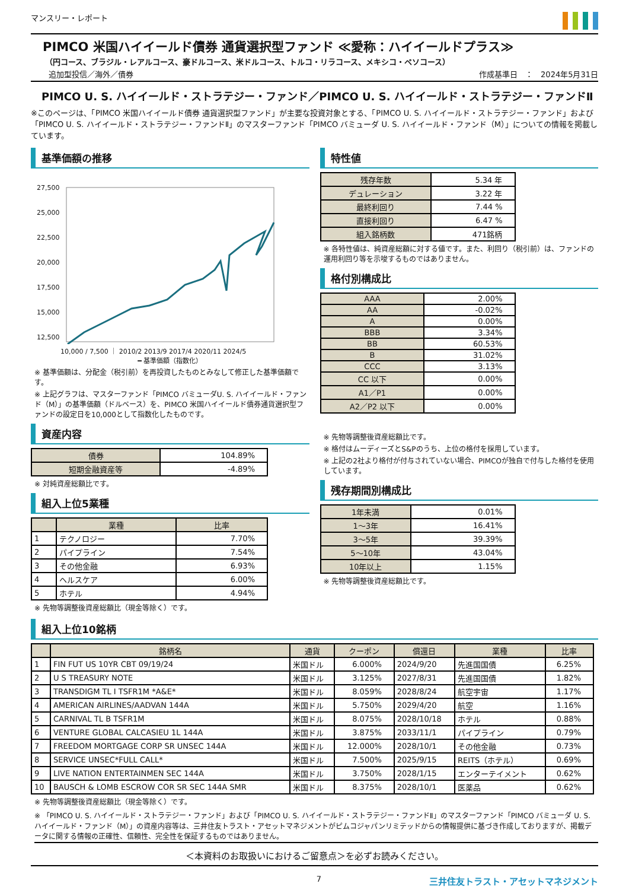マンスリー・レポート
PIMCO 米国ハイイールド債券 通貨選択型ファンド ≪愛称：ハイイールドプラス≫
（円コース、ブラジル・レアルコース、豪ドルコース、米ドルコース、トルコ・リラコース、メキシコ・ペソコース）
追加型投信／海外／債券 作成基準日　：　2024年5月31日
PIMCO U. S. ハイイールド・ストラテジー・ファンド／PIMCO U. S. ハイイールド・ストラテジー・ファンドⅡ
※このページは、「PIMCO 米国ハイイールド債券 通貨選択型ファンド」が主要な投資対象とする、「PIMCO U. S. ハイイールド・ストラテジー・ファンド」および「PIMCO U. S. ハイイールド・ストラテジー・ファンドⅡ」のマスターファンド「PIMCO バミューダ U. S. ハイイールド・ファンド（M）」についての情報を掲載しています。
基準価額の推移
27,500
25,000
22,500
20,000
17,500
15,000
12,500
10,000 / 7,500 ｜ 2010/2 2013/9 2017/4 2020/11 2024/5
━ 基準価額（指数化）
※ 基準価額は、分配金（税引前）を再投資したものとみなして修正した基準価額です。
※ 上記グラフは、マスターファンド「PIMCO バミューダU. S. ハイイールド・ファンド（M）」の基準価額（ドルベース）を、PIMCO 米国ハイイールド債券通貨選択型ファンドの設定日を10,000として指数化したものです。
資産内容
| 債券 | 104.89% |
| 短期金融資産等 | -4.89% |
※ 対純資産総額比です。
組入上位5業種
| | 業種 | 比率 |
| --- | --- | --- |
| 1 | テクノロジー | 7.70% |
| 2 | パイプライン | 7.54% |
| 3 | その他金融 | 6.93% |
| 4 | ヘルスケア | 6.00% |
| 5 | ホテル | 4.94% |
※ 先物等調整後資産総額比（現金等除く）です。
特性値
| 残存年数 | 5.34 年 |
| デュレーション | 3.22 年 |
| 最終利回り | 7.44 % |
| 直接利回り | 6.47 % |
| 組入銘柄数 | 471銘柄 |
※ 各特性値は、純資産総額に対する値です。また、利回り（税引前）は、ファンドの運用利回り等を示唆するものではありません。
格付別構成比
| AAA | 2.00% |
| AA | -0.02% |
| A | 0.00% |
| BBB | 3.34% |
| BB | 60.53% |
| B | 31.02% |
| CCC | 3.13% |
| CC 以下 | 0.00% |
| A1／P1 | 0.00% |
| A2／P2 以下 | 0.00% |
※ 先物等調整後資産総額比です。
※ 格付はムーディーズとS&Pのうち、上位の格付を採用しています。
※ 上記の2社より格付が付与されていない場合、PIMCOが独自で付与した格付を使用しています。
残存期間別構成比
| 1年未満 | 0.01% |
| 1～3年 | 16.41% |
| 3～5年 | 39.39% |
| 5～10年 | 43.04% |
| 10年以上 | 1.15% |
※ 先物等調整後資産総額比です。
組入上位10銘柄
| | 銘柄名 | 通貨 | クーポン | 償還日 | 業種 | 比率 |
| --- | --- | --- | --- | --- | --- | --- |
| 1 | FIN FUT US 10YR CBT 09/19/24 | 米国ドル | 6.000% | 2024/9/20 | 先進国国債 | 6.25% |
| 2 | U S TREASURY NOTE | 米国ドル | 3.125% | 2027/8/31 | 先進国国債 | 1.82% |
| 3 | TRANSDIGM TL I TSFR1M *A&E* | 米国ドル | 8.059% | 2028/8/24 | 航空宇宙 | 1.17% |
| 4 | AMERICAN AIRLINES/AADVAN 144A | 米国ドル | 5.750% | 2029/4/20 | 航空 | 1.16% |
| 5 | CARNIVAL TL B TSFR1M | 米国ドル | 8.075% | 2028/10/18 | ホテル | 0.88% |
| 6 | VENTURE GLOBAL CALCASIEU 1L 144A | 米国ドル | 3.875% | 2033/11/1 | パイプライン | 0.79% |
| 7 | FREEDOM MORTGAGE CORP SR UNSEC 144A | 米国ドル | 12.000% | 2028/10/1 | その他金融 | 0.73% |
| 8 | SERVICE UNSEC*FULL CALL* | 米国ドル | 7.500% | 2025/9/15 | REITS（ホテル） | 0.69% |
| 9 | LIVE NATION ENTERTAINMEN SEC 144A | 米国ドル | 3.750% | 2028/1/15 | エンターテイメント | 0.62% |
| 10 | BAUSCH & LOMB ESCROW COR SR SEC 144A SMR | 米国ドル | 8.375% | 2028/10/1 | 医薬品 | 0.62% |
※ 先物等調整後資産総額比（現金等除く）です。
※ 「PIMCO U. S. ハイイールド・ストラテジー・ファンド」および「PIMCO U. S. ハイイールド・ストラテジー・ファンドⅡ」のマスターファンド「PIMCO バミューダ U. S. ハイイールド・ファンド（M）」の資産内容等は、三井住友トラスト・アセットマネジメントがピムコジャパンリミテッドからの情報提供に基づき作成しておりますが、掲載データに関する情報の正確性、信頼性、完全性を保証するものではありません。
＜本資料のお取扱いにおけるご留意点＞を必ずお読みください。
7 三井住友トラスト・アセットマネジメント